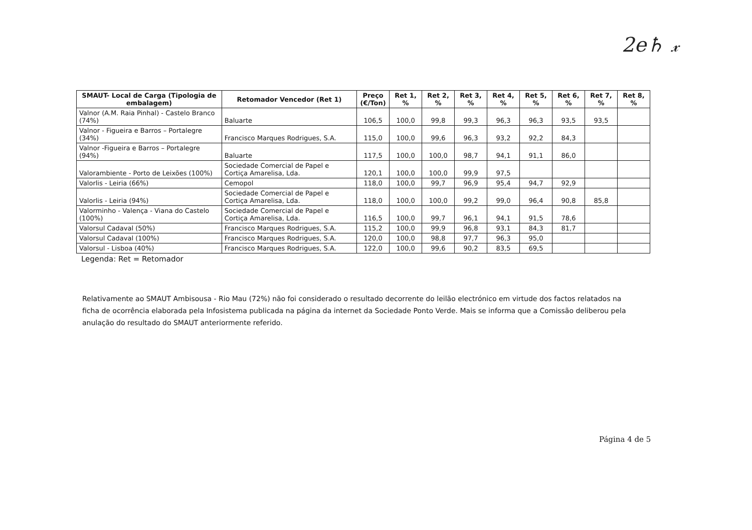2e♄ 𝓍
| SMAUT- Local de Carga (Tipologia de embalagem) | Retomador Vencedor (Ret 1) | Preço (€/Ton) | Ret 1, % | Ret 2, % | Ret 3, % | Ret 4, % | Ret 5, % | Ret 6, % | Ret 7, % | Ret 8, % |
| --- | --- | --- | --- | --- | --- | --- | --- | --- | --- | --- |
| Valnor (A.M. Raia Pinhal) - Castelo Branco (74%) | Baluarte | 106,5 | 100,0 | 99,8 | 99,3 | 96,3 | 96,3 | 93,5 | 93,5 | |
| Valnor - Figueira e Barros – Portalegre (34%) | Francisco Marques Rodrigues, S.A. | 115,0 | 100,0 | 99,6 | 96,3 | 93,2 | 92,2 | 84,3 | | |
| Valnor -Figueira e Barros – Portalegre (94%) | Baluarte | 117,5 | 100,0 | 100,0 | 98,7 | 94,1 | 91,1 | 86,0 | | |
| Valorambiente - Porto de Leixões (100%) | Sociedade Comercial de Papel e Cortiça Amarelisa, Lda. | 120,1 | 100,0 | 100,0 | 99,9 | 97,5 | | | | |
| Valorlis - Leiria (66%) | Cemopol | 118,0 | 100,0 | 99,7 | 96,9 | 95,4 | 94,7 | 92,9 | | |
| Valorlis - Leiria (94%) | Sociedade Comercial de Papel e Cortiça Amarelisa, Lda. | 118,0 | 100,0 | 100,0 | 99,2 | 99,0 | 96,4 | 90,8 | 85,8 | |
| Valorminho - Valença - Viana do Castelo (100%) | Sociedade Comercial de Papel e Cortiça Amarelisa, Lda. | 116,5 | 100,0 | 99,7 | 96,1 | 94,1 | 91,5 | 78,6 | | |
| Valorsul Cadaval (50%) | Francisco Marques Rodrigues, S.A. | 115,2 | 100,0 | 99,9 | 96,8 | 93,1 | 84,3 | 81,7 | | |
| Valorsul Cadaval (100%) | Francisco Marques Rodrigues, S.A. | 120,0 | 100,0 | 98,8 | 97,7 | 96,3 | 95,0 | | | |
| Valorsul - Lisboa (40%) | Francisco Marques Rodrigues, S.A. | 122,0 | 100,0 | 99,6 | 90,2 | 83,5 | 69,5 | | | |
Legenda: Ret = Retomador
Relativamente ao SMAUT Ambisousa - Rio Mau (72%) não foi considerado o resultado decorrente do leilão electrónico em virtude dos factos relatados na ficha de ocorrência elaborada pela Infosistema publicada na página da internet da Sociedade Ponto Verde. Mais se informa que a Comissão deliberou pela anulação do resultado do SMAUT anteriormente referido.
Página 4 de 5